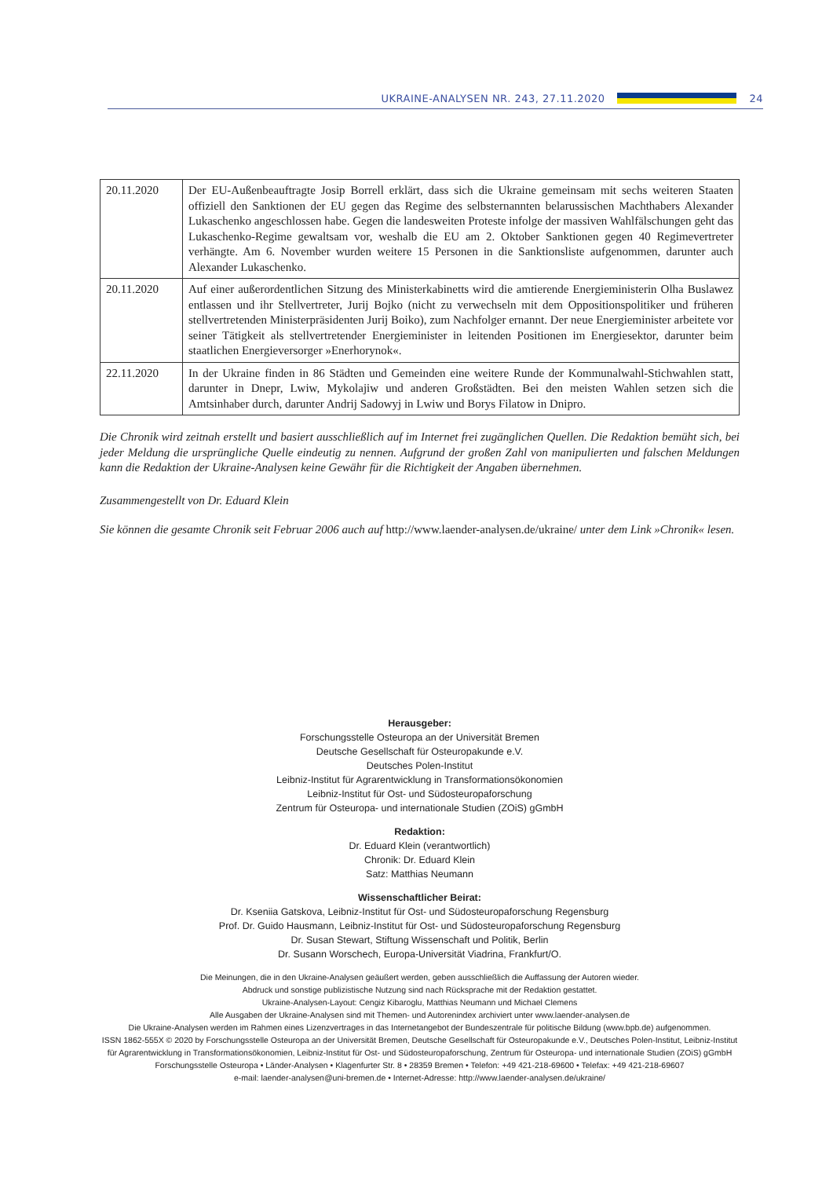UKRAINE-ANALYSEN NR. 243, 27.11.2020
24
| 20.11.2020 | Der EU-Außenbeauftragte Josip Borrell erklärt, dass sich die Ukraine gemeinsam mit sechs weiteren Staaten offiziell den Sanktionen der EU gegen das Regime des selbsternannten belarussischen Machthabers Alexander Lukaschenko angeschlossen habe. Gegen die landesweiten Proteste infolge der massiven Wahlfälschungen geht das Lukaschenko-Regime gewaltsam vor, weshalb die EU am 2. Oktober Sanktionen gegen 40 Regimevertreter verhängte. Am 6. November wurden weitere 15 Personen in die Sanktionsliste aufgenommen, darunter auch Alexander Lukaschenko. |
| 20.11.2020 | Auf einer außerordentlichen Sitzung des Ministerkabinetts wird die amtierende Energieministerin Olha Buslawez entlassen und ihr Stellvertreter, Jurij Bojko (nicht zu verwechseln mit dem Oppositionspolitiker und früheren stellvertretenden Ministerpräsidenten Jurij Boiko), zum Nachfolger ernannt. Der neue Energieminister arbeitete vor seiner Tätigkeit als stellvertretender Energieminister in leitenden Positionen im Energiesektor, darunter beim staatlichen Energieversorger »Enerhorynok«. |
| 22.11.2020 | In der Ukraine finden in 86 Städten und Gemeinden eine weitere Runde der Kommunalwahl-Stichwahlen statt, darunter in Dnepr, Lwiw, Mykolajiw und anderen Großstädten. Bei den meisten Wahlen setzen sich die Amtsinhaber durch, darunter Andrij Sadowyj in Lwiw und Borys Filatow in Dnipro. |
Die Chronik wird zeitnah erstellt und basiert ausschließlich auf im Internet frei zugänglichen Quellen. Die Redaktion bemüht sich, bei jeder Meldung die ursprüngliche Quelle eindeutig zu nennen. Aufgrund der großen Zahl von manipulierten und falschen Meldungen kann die Redaktion der Ukraine-Analysen keine Gewähr für die Richtigkeit der Angaben übernehmen.
Zusammengestellt von Dr. Eduard Klein
Sie können die gesamte Chronik seit Februar 2006 auch auf http://www.laender-analysen.de/ukraine/ unter dem Link »Chronik« lesen.
Herausgeber:
Forschungsstelle Osteuropa an der Universität Bremen
Deutsche Gesellschaft für Osteuropakunde e.V.
Deutsches Polen-Institut
Leibniz-Institut für Agrarentwicklung in Transformationsökonomien
Leibniz-Institut für Ost- und Südosteuropaforschung
Zentrum für Osteuropa- und internationale Studien (ZOiS) gGmbH
Redaktion:
Dr. Eduard Klein (verantwortlich)
Chronik: Dr. Eduard Klein
Satz: Matthias Neumann
Wissenschaftlicher Beirat:
Dr. Kseniia Gatskova, Leibniz-Institut für Ost- und Südosteuropaforschung Regensburg
Prof. Dr. Guido Hausmann, Leibniz-Institut für Ost- und Südosteuropaforschung Regensburg
Dr. Susan Stewart, Stiftung Wissenschaft und Politik, Berlin
Dr. Susann Worschech, Europa-Universität Viadrina, Frankfurt/O.
Die Meinungen, die in den Ukraine-Analysen geäußert werden, geben ausschließlich die Auffassung der Autoren wieder.
Abdruck und sonstige publizistische Nutzung sind nach Rücksprache mit der Redaktion gestattet.
Ukraine-Analysen-Layout: Cengiz Kibaroglu, Matthias Neumann und Michael Clemens
Alle Ausgaben der Ukraine-Analysen sind mit Themen- und Autorenindex archiviert unter www.laender-analysen.de
Die Ukraine-Analysen werden im Rahmen eines Lizenzvertrages in das Internetangebot der Bundeszentrale für politische Bildung (www.bpb.de) aufgenommen.
ISSN 1862-555X © 2020 by Forschungsstelle Osteuropa an der Universität Bremen, Deutsche Gesellschaft für Osteuropakunde e.V., Deutsches Polen-Institut, Leibniz-Institut für Agrarentwicklung in Transformationsökonomien, Leibniz-Institut für Ost- und Südosteuropaforschung, Zentrum für Osteuropa- und internationale Studien (ZOiS) gGmbH
Forschungsstelle Osteuropa • Länder-Analysen • Klagenfurter Str. 8 • 28359 Bremen • Telefon: +49 421-218-69600 • Telefax: +49 421-218-69607
e-mail: laender-analysen@uni-bremen.de • Internet-Adresse: http://www.laender-analysen.de/ukraine/